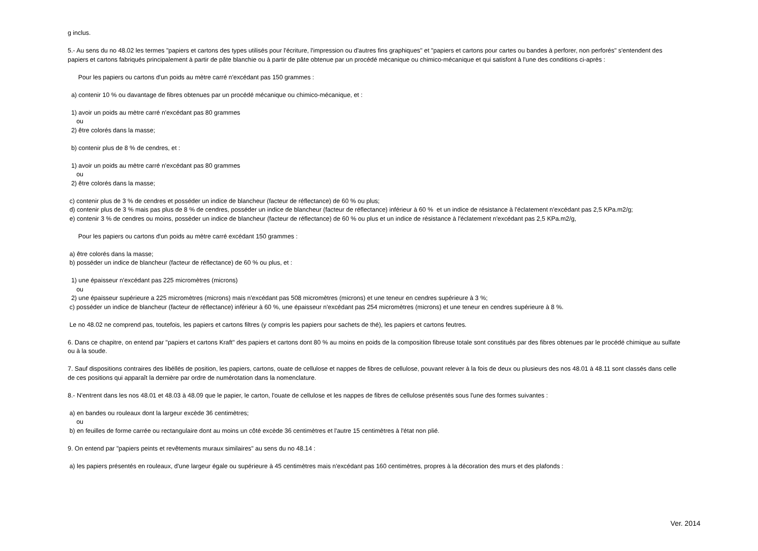g inclus. 5.- Au sens du no 48.02 les termes "papiers et cartons des types utilisés pour l'écriture, l'impression ou d'autres fins graphiques" et "papiers et cartons pour cartes ou bandes à perforer, non perforés" s'entendent des papiers et cartons fabriqués principalement à partir de pâte blanchie ou à partir de pâte obtenue par un procédé mécanique ou chimico-mécanique et qui satisfont à l'une des conditions ci-après : Pour les papiers ou cartons d'un poids au mètre carré n'excédant pas 150 grammes : a) contenir 10 % ou davantage de fibres obtenues par un procédé mécanique ou chimico-mécanique, et : 1) avoir un poids au mètre carré n'excédant pas 80 grammes ou 2) être colorés dans la masse; b) contenir plus de 8 % de cendres, et : 1) avoir un poids au mètre carré n'excédant pas 80 grammes ou 2) être colorés dans la masse; c) contenir plus de 3 % de cendres et posséder un indice de blancheur (facteur de réflectance) de 60 % ou plus; d) contenir plus de 3 % mais pas plus de 8 % de cendres, posséder un indice de blancheur (facteur de réflectance) inférieur à 60 % et un indice de résistance à l'éclatement n'excédant pas 2,5 KPa.m2/g; e) contenir 3 % de cendres ou moins, posséder un indice de blancheur (facteur de réflectance) de 60 % ou plus et un indice de résistance à l'éclatement n'excédant pas 2,5 KPa.m2/g, Pour les papiers ou cartons d'un poids au mètre carré excédant 150 grammes : a) être colorés dans la masse; b) posséder un indice de blancheur (facteur de réflectance) de 60 % ou plus, et : 1) une épaisseur n'excédant pas 225 micromètres (microns) ou 2) une épaisseur supérieure a 225 micromètres (microns) mais n'excédant pas 508 micromètres (microns) et une teneur en cendres supérieure à 3 %; c) posséder un indice de blancheur (facteur de réflectance) inférieur à 60 %, une épaisseur n'excédant pas 254 micromètres (microns) et une teneur en cendres supérieure à 8 %. Le no 48.02 ne comprend pas, toutefois, les papiers et cartons filtres (y compris les papiers pour sachets de thé), les papiers et cartons feutres. 6. Dans ce chapitre, on entend par "papiers et cartons Kraft" des papiers et cartons dont 80 % au moins en poids de la composition fibreuse totale sont constitués par des fibres obtenues par le procédé chimique au sulfate ou à la soude. 7. Sauf dispositions contraires des libéllés de position, les papiers, cartons, ouate de cellulose et nappes de fibres de cellulose, pouvant relever à la fois de deux ou plusieurs des nos 48.01 à 48.11 sont classés dans celle de ces positions qui apparaît la dernière par ordre de numérotation dans la nomenclature. 8.- N'entrent dans les nos 48.01 et 48.03 à 48.09 que le papier, le carton, l'ouate de cellulose et les nappes de fibres de cellulose présentés sous l'une des formes suivantes : a) en bandes ou rouleaux dont la largeur excède 36 centimètres; ou b) en feuilles de forme carrée ou rectangulaire dont au moins un côté excède 36 centimètres et l'autre 15 centimètres à l'état non plié. 9. On entend par "papiers peints et revêtements muraux similaires" au sens du no 48.14 : a) les papiers présentés en rouleaux, d'une largeur égale ou supérieure à 45 centimètres mais n'excédant pas 160 centimètres, propres à la décoration des murs et des plafonds :
Ver. 2014